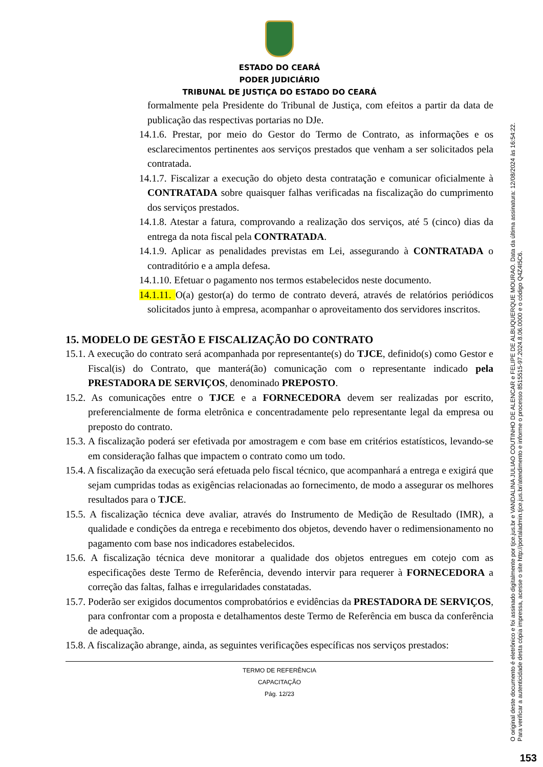ESTADO DO CEARÁ
PODER JUDICIÁRIO
TRIBUNAL DE JUSTIÇA DO ESTADO DO CEARÁ
formalmente pela Presidente do Tribunal de Justiça, com efeitos a partir da data de publicação das respectivas portarias no DJe.
14.1.6. Prestar, por meio do Gestor do Termo de Contrato, as informações e os esclarecimentos pertinentes aos serviços prestados que venham a ser solicitados pela contratada.
14.1.7. Fiscalizar a execução do objeto desta contratação e comunicar oficialmente à CONTRATADA sobre quaisquer falhas verificadas na fiscalização do cumprimento dos serviços prestados.
14.1.8. Atestar a fatura, comprovando a realização dos serviços, até 5 (cinco) dias da entrega da nota fiscal pela CONTRATADA.
14.1.9. Aplicar as penalidades previstas em Lei, assegurando à CONTRATADA o contraditório e a ampla defesa.
14.1.10. Efetuar o pagamento nos termos estabelecidos neste documento.
14.1.11. O(a) gestor(a) do termo de contrato deverá, através de relatórios periódicos solicitados junto à empresa, acompanhar o aproveitamento dos servidores inscritos.
15. MODELO DE GESTÃO E FISCALIZAÇÃO DO CONTRATO
15.1. A execução do contrato será acompanhada por representante(s) do TJCE, definido(s) como Gestor e Fiscal(is) do Contrato, que manterá(ão) comunicação com o representante indicado pela PRESTADORA DE SERVIÇOS, denominado PREPOSTO.
15.2. As comunicações entre o TJCE e a FORNECEDORA devem ser realizadas por escrito, preferencialmente de forma eletrônica e concentradamente pelo representante legal da empresa ou preposto do contrato.
15.3. A fiscalização poderá ser efetivada por amostragem e com base em critérios estatísticos, levando-se em consideração falhas que impactem o contrato como um todo.
15.4. A fiscalização da execução será efetuada pelo fiscal técnico, que acompanhará a entrega e exigirá que sejam cumpridas todas as exigências relacionadas ao fornecimento, de modo a assegurar os melhores resultados para o TJCE.
15.5. A fiscalização técnica deve avaliar, através do Instrumento de Medição de Resultado (IMR), a qualidade e condições da entrega e recebimento dos objetos, devendo haver o redimensionamento no pagamento com base nos indicadores estabelecidos.
15.6. A fiscalização técnica deve monitorar a qualidade dos objetos entregues em cotejo com as especificações deste Termo de Referência, devendo intervir para requerer à FORNECEDORA a correção das faltas, falhas e irregularidades constatadas.
15.7. Poderão ser exigidos documentos comprobatórios e evidências da PRESTADORA DE SERVIÇOS, para confrontar com a proposta e detalhamentos deste Termo de Referência em busca da conferência de adequação.
15.8. A fiscalização abrange, ainda, as seguintes verificações específicas nos serviços prestados:
TERMO DE REFERÊNCIA
CAPACITAÇÃO
Pág. 12/23
O original deste documento é eletrônico e foi assinado digitalmente por tjce.jus.br e VANDALINA JULIAO COUTINHO DE ALENCAR e FELIPE DE ALBUQUERQUE MOURAO. Data da última assinatura: 12/08/2024 às 16:54:22.
Para verificar a autenticidade desta cópia impressa, acesse o site http://portaladmin.tjce.jus.br/atendimento e informe o processo 8515515-97.2024.8.06.0000 e o código Q4Z4I5C6.
153